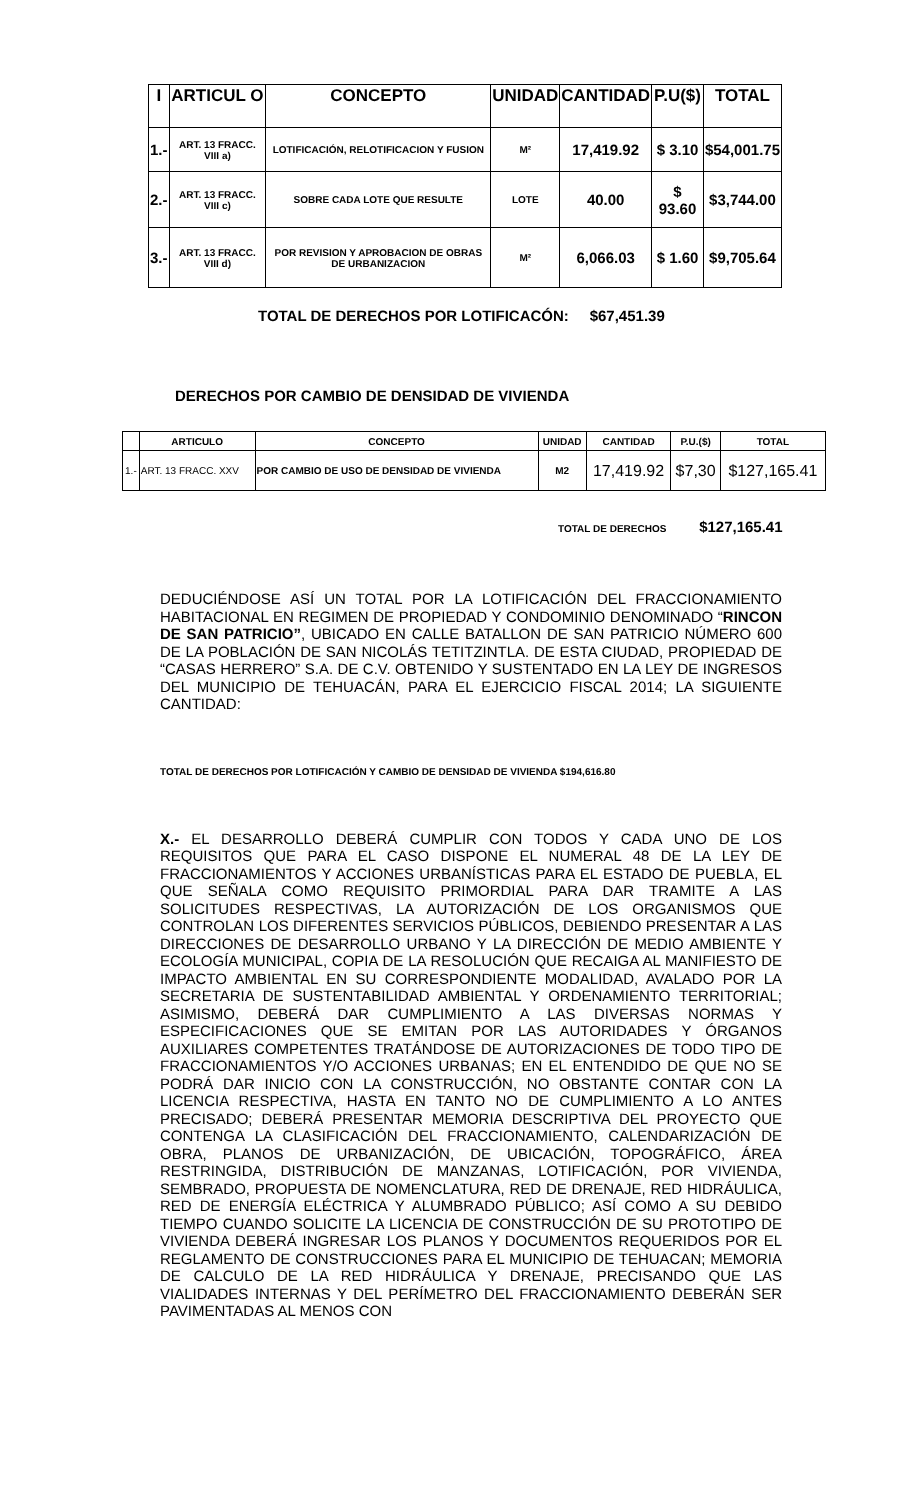| I | ARTICUL O | CONCEPTO | UNIDAD | CANTIDAD | P.U($) | TOTAL |
| --- | --- | --- | --- | --- | --- | --- |
| 1.- | ART. 13 FRACC. VIII a) | LOTIFICACIÓN, RELOTIFICACION Y FUSION | M² | 17,419.92 | $ 3.10 | $54,001.75 |
| 2.- | ART. 13 FRACC. VIII c) | SOBRE CADA LOTE QUE RESULTE | LOTE | 40.00 | $ 93.60 | $3,744.00 |
| 3.- | ART. 13 FRACC. VIII d) | POR REVISION Y APROBACION DE OBRAS DE URBANIZACION | M² | 6,066.03 | $ 1.60 | $9,705.64 |
TOTAL DE DERECHOS POR LOTIFICACÓN: $67,451.39
DERECHOS POR CAMBIO DE DENSIDAD DE VIVIENDA
| | ARTICULO | CONCEPTO | UNIDAD | CANTIDAD | P.U.($) | TOTAL |
| --- | --- | --- | --- | --- | --- | --- |
| 1.- | ART. 13 FRACC. XXV | POR CAMBIO DE USO DE DENSIDAD DE VIVIENDA | M2 | 17,419.92 | $7,30 | $127,165.41 |
TOTAL DE DERECHOS $127,165.41
DEDUCIÉNDOSE ASÍ UN TOTAL POR LA LOTIFICACIÓN DEL FRACCIONAMIENTO HABITACIONAL EN REGIMEN DE PROPIEDAD Y CONDOMINIO DENOMINADO “RINCON DE SAN PATRICIO”, UBICADO EN CALLE BATALLON DE SAN PATRICIO NÚMERO 600 DE LA POBLACIÓN DE SAN NICOLÁS TETITZINTLA. DE ESTA CIUDAD, PROPIEDAD DE “CASAS HERRERO” S.A. DE C.V. OBTENIDO Y SUSTENTADO EN LA LEY DE INGRESOS DEL MUNICIPIO DE TEHUACÁN, PARA EL EJERCICIO FISCAL 2014; LA SIGUIENTE CANTIDAD:
TOTAL DE DERECHOS POR LOTIFICACIÓN Y CAMBIO DE DENSIDAD DE VIVIENDA $194,616.80
X.- EL DESARROLLO DEBERÁ CUMPLIR CON TODOS Y CADA UNO DE LOS REQUISITOS QUE PARA EL CASO DISPONE EL NUMERAL 48 DE LA LEY DE FRACCIONAMIENTOS Y ACCIONES URBANÍSTICAS PARA EL ESTADO DE PUEBLA, EL QUE SEÑALA COMO REQUISITO PRIMORDIAL PARA DAR TRAMITE A LAS SOLICITUDES RESPECTIVAS, LA AUTORIZACIÓN DE LOS ORGANISMOS QUE CONTROLAN LOS DIFERENTES SERVICIOS PÚBLICOS, DEBIENDO PRESENTAR A LAS DIRECCIONES DE DESARROLLO URBANO Y LA DIRECCIÓN DE MEDIO AMBIENTE Y ECOLOGÍA MUNICIPAL, COPIA DE LA RESOLUCIÓN QUE RECAIGA AL MANIFIESTO DE IMPACTO AMBIENTAL EN SU CORRESPONDIENTE MODALIDAD, AVALADO POR LA SECRETARIA DE SUSTENTABILIDAD AMBIENTAL Y ORDENAMIENTO TERRITORIAL; ASIMISMO, DEBERÁ DAR CUMPLIMIENTO A LAS DIVERSAS NORMAS Y ESPECIFICACIONES QUE SE EMITAN POR LAS AUTORIDADES Y ÓRGANOS AUXILIARES COMPETENTES TRATÁNDOSE DE AUTORIZACIONES DE TODO TIPO DE FRACCIONAMIENTOS Y/O ACCIONES URBANAS; EN EL ENTENDIDO DE QUE NO SE PODRÁ DAR INICIO CON LA CONSTRUCCIÓN, NO OBSTANTE CONTAR CON LA LICENCIA RESPECTIVA, HASTA EN TANTO NO DE CUMPLIMIENTO A LO ANTES PRECISADO; DEBERÁ PRESENTAR MEMORIA DESCRIPTIVA DEL PROYECTO QUE CONTENGA LA CLASIFICACIÓN DEL FRACCIONAMIENTO, CALENDARIZACIÓN DE OBRA, PLANOS DE URBANIZACIÓN, DE UBICACIÓN, TOPOGRÁFICO, ÁREA RESTRINGIDA, DISTRIBUCIÓN DE MANZANAS, LOTIFICACIÓN, POR VIVIENDA, SEMBRADO, PROPUESTA DE NOMENCLATURA, RED DE DRENAJE, RED HIDRÁULICA, RED DE ENERGÍA ELÉCTRICA Y ALUMBRADO PÚBLICO; ASÍ COMO A SU DEBIDO TIEMPO CUANDO SOLICITE LA LICENCIA DE CONSTRUCCIÓN DE SU PROTOTIPO DE VIVIENDA DEBERÁ INGRESAR LOS PLANOS Y DOCUMENTOS REQUERIDOS POR EL REGLAMENTO DE CONSTRUCCIONES PARA EL MUNICIPIO DE TEHUACAN; MEMORIA DE CALCULO DE LA RED HIDRÁULICA Y DRENAJE, PRECISANDO QUE LAS VIALIDADES INTERNAS Y DEL PERÍMETRO DEL FRACCIONAMIENTO DEBERÁN SER PAVIMENTADAS AL MENOS CON